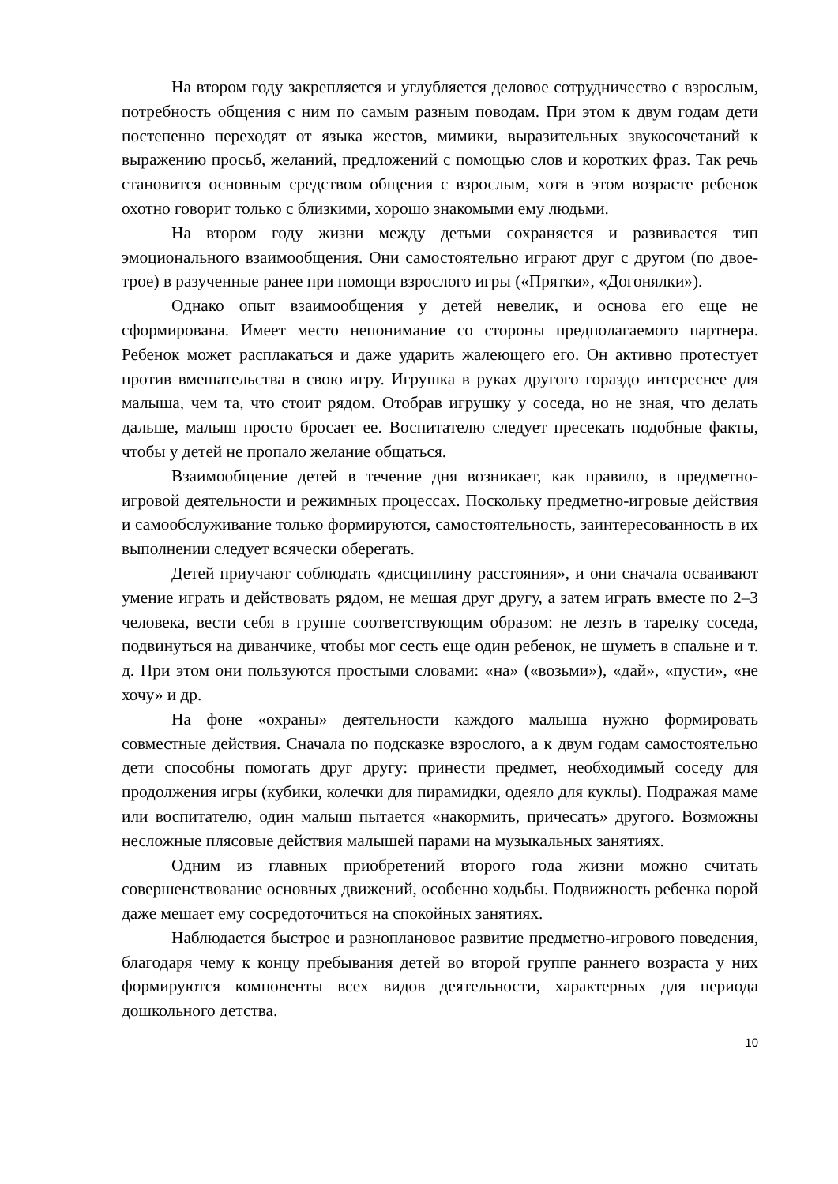На втором году закрепляется и углубляется деловое сотрудничество с взрослым, потребность общения с ним по самым разным поводам. При этом к двум годам дети постепенно переходят от языка жестов, мимики, выразительных звукосочетаний к выражению просьб, желаний, предложений с помощью слов и коротких фраз. Так речь становится основным средством общения с взрослым, хотя в этом возрасте ребенок охотно говорит только с близкими, хорошо знакомыми ему людьми.
На втором году жизни между детьми сохраняется и развивается тип эмоционального взаимообщения. Они самостоятельно играют друг с другом (по двое-трое) в разученные ранее при помощи взрослого игры («Прятки», «Догонялки»).
Однако опыт взаимообщения у детей невелик, и основа его еще не сформирована. Имеет место непонимание со стороны предполагаемого партнера. Ребенок может расплакаться и даже ударить жалеющего его. Он активно протестует против вмешательства в свою игру. Игрушка в руках другого гораздо интереснее для малыша, чем та, что стоит рядом. Отобрав игрушку у соседа, но не зная, что делать дальше, малыш просто бросает ее. Воспитателю следует пресекать подобные факты, чтобы у детей не пропало желание общаться.
Взаимообщение детей в течение дня возникает, как правило, в предметно-игровой деятельности и режимных процессах. Поскольку предметно-игровые действия и самообслуживание только формируются, самостоятельность, заинтересованность в их выполнении следует всячески оберегать.
Детей приучают соблюдать «дисциплину расстояния», и они сначала осваивают умение играть и действовать рядом, не мешая друг другу, а затем играть вместе по 2–3 человека, вести себя в группе соответствующим образом: не лезть в тарелку соседа, подвинуться на диванчике, чтобы мог сесть еще один ребенок, не шуметь в спальне и т. д. При этом они пользуются простыми словами: «на» («возьми»), «дай», «пусти», «не хочу» и др.
На фоне «охраны» деятельности каждого малыша нужно формировать совместные действия. Сначала по подсказке взрослого, а к двум годам самостоятельно дети способны помогать друг другу: принести предмет, необходимый соседу для продолжения игры (кубики, колечки для пирамидки, одеяло для куклы). Подражая маме или воспитателю, один малыш пытается «накормить, причесать» другого. Возможны несложные плясовые действия малышей парами на музыкальных занятиях.
Одним из главных приобретений второго года жизни можно считать совершенствование основных движений, особенно ходьбы. Подвижность ребенка порой даже мешает ему сосредоточиться на спокойных занятиях.
Наблюдается быстрое и разноплановое развитие предметно-игрового поведения, благодаря чему к концу пребывания детей во второй группе раннего возраста у них формируются компоненты всех видов деятельности, характерных для периода дошкольного детства.
10